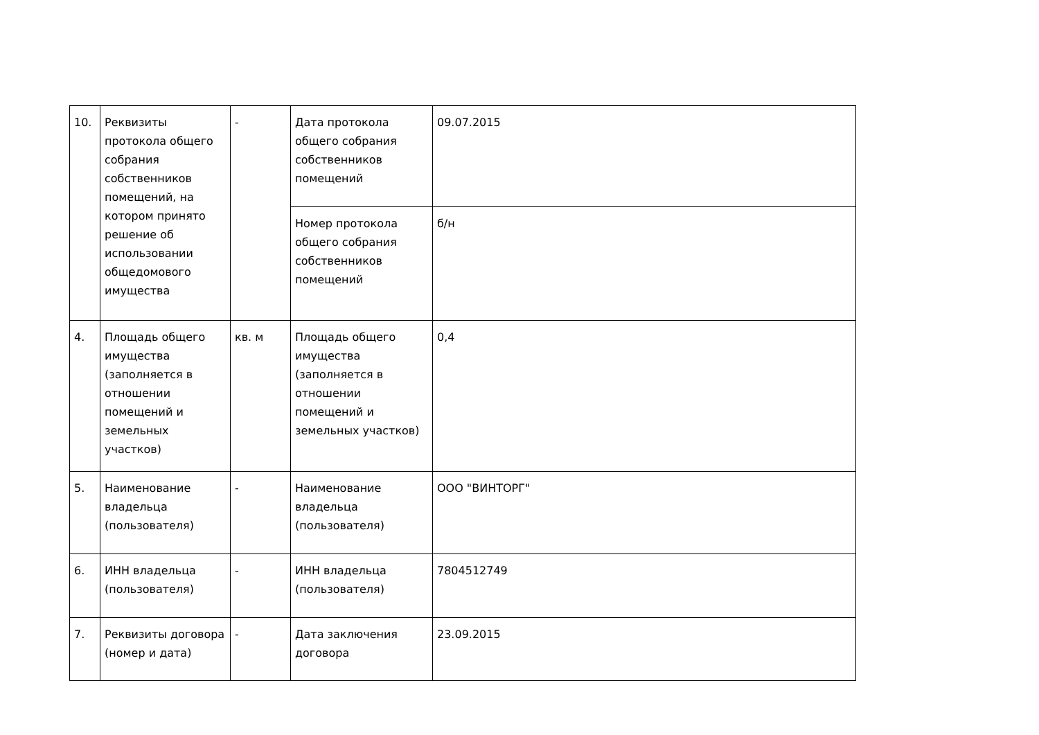| 10. | Реквизиты протокола общего собрания собственников помещений, на котором принято решение об использовании общедомового имущества | - | Дата протокола общего собрания собственников помещений | 09.07.2015 |
| | | | Номер протокола общего собрания собственников помещений | б/н |
| 4. | Площадь общего имущества (заполняется в отношении помещений и земельных участков) | кв. м | Площадь общего имущества (заполняется в отношении помещений и земельных участков) | 0,4 |
| 5. | Наименование владельца (пользователя) | - | Наименование владельца (пользователя) | ООО "ВИНТОРГ" |
| 6. | ИНН владельца (пользователя) | - | ИНН владельца (пользователя) | 7804512749 |
| 7. | Реквизиты договора (номер и дата) | - | Дата заключения договора | 23.09.2015 |